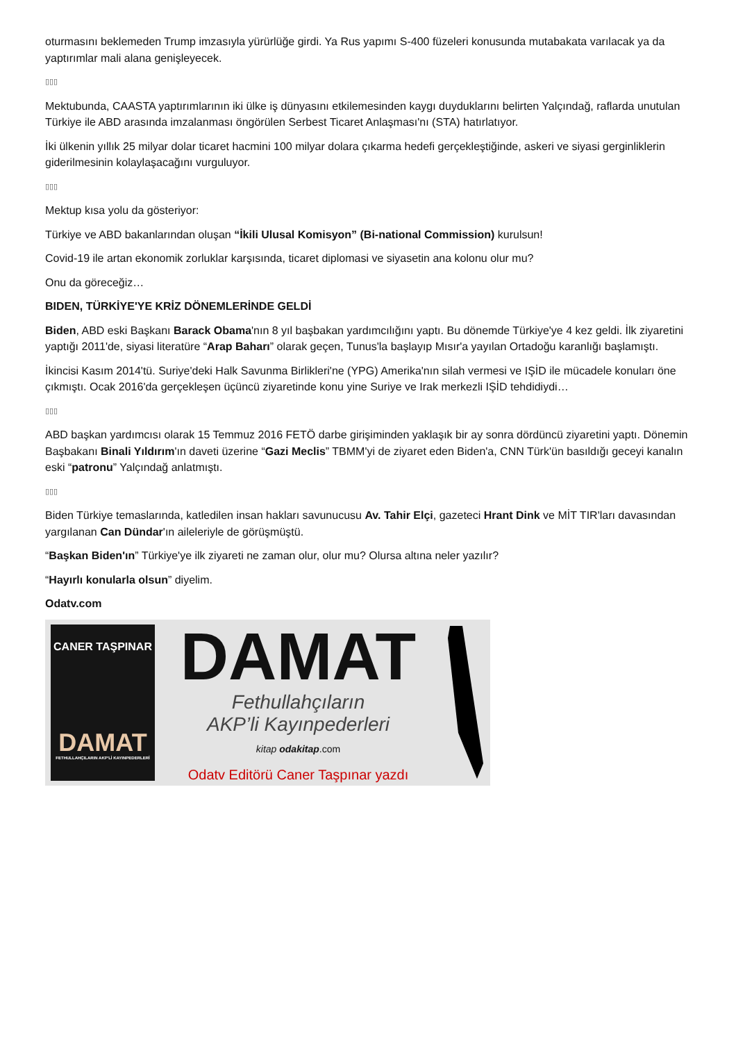oturmasını beklemeden Trump imzasıyla yürürlüğe girdi. Ya Rus yapımı S-400 füzeleri konusunda mutabakata varılacak ya da yaptırımlar mali alana genişleyecek.
▯▯▯
Mektubunda, CAASTA yaptırımlarının iki ülke iş dünyasını etkilemesinden kaygı duyduklarını belirten Yalçındağ, raflarda unutulan Türkiye ile ABD arasında imzalanması öngörülen Serbest Ticaret Anlaşması'nı (STA) hatırlatıyor.
İki ülkenin yıllık 25 milyar dolar ticaret hacmini 100 milyar dolara çıkarma hedefi gerçekleştiğinde, askeri ve siyasi gerginliklerin giderilmesinin kolaylaşacağını vurguluyor.
▯▯▯
Mektup kısa yolu da gösteriyor:
Türkiye ve ABD bakanlarından oluşan “İkili Ulusal Komisyon” (Bi-national Commission) kurulsun!
Covid-19 ile artan ekonomik zorluklar karşısında, ticaret diplomasi ve siyasetin ana kolonu olur mu?
Onu da göreceğiz…
BIDEN, TÜRKİYE'YE KRİZ DÖNEMLERİNDE GELDİ
Biden, ABD eski Başkanı Barack Obama'nın 8 yıl başbakan yardımcılığını yaptı. Bu dönemde Türkiye'ye 4 kez geldi. İlk ziyaretini yaptığı 2011'de, siyasi literatüre “Arap Baharı” olarak geçen, Tunus'la başlayıp Mısır'a yayılan Ortadoğu karanlığı başlamıştı.
İkincisi Kasım 2014'tü. Suriye'deki Halk Savunma Birlikleri'ne (YPG) Amerika'nın silah vermesi ve IŞİD ile mücadele konuları öne çıkmıştı. Ocak 2016'da gerçekleşen üçüncü ziyaretinde konu yine Suriye ve Irak merkezli IŞİD tehdidiydi…
▯▯▯
ABD başkan yardımcısı olarak 15 Temmuz 2016 FETÖ darbe girişiminden yaklaşık bir ay sonra dördüncü ziyaretini yaptı. Dönemin Başbakanı Binali Yıldırım'ın daveti üzerine “Gazi Meclis” TBMM'yi de ziyaret eden Biden'a, CNN Türk'ün basıldığı geceyi kanalın eski “patronu” Yalçındağ anlatmıştı.
▯▯▯
Biden Türkiye temaslarında, katledilen insan hakları savunucusu Av. Tahir Elçi, gazeteci Hrant Dink ve MİT TIR'ları davasından yargılanan Can Dündar'ın aileleriyle de görüşmüştü.
“Başkan Biden'ın” Türkiye'ye ilk ziyareti ne zaman olur, olur mu? Olursa altına neler yazılır?
“Hayırlı konularla olsun” diyelim.
Odatv.com
CANER TAŞPINAR
DAMAT
FETHULLAHÇILARIN AKP'Lİ KAYINPEDERLERİ
DAMAT
Fethullahçıların
AKP’li Kayınpederleri
kitap odakitap.com
Odatv Editörü Caner Taşpınar yazdı